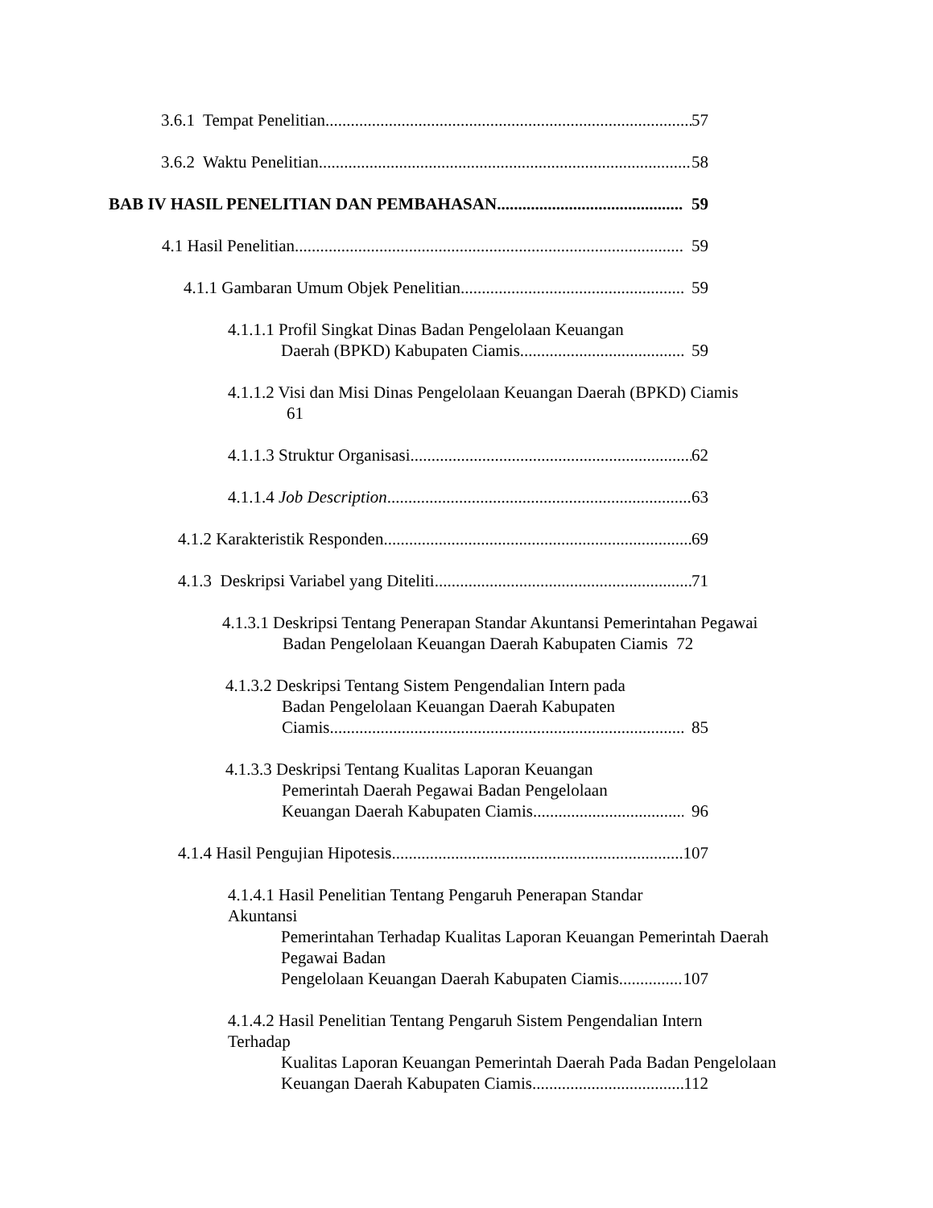3.6.1 Tempat Penelitian 57
3.6.2 Waktu Penelitian 58
BAB IV HASIL PENELITIAN DAN PEMBAHASAN 59
4.1 Hasil Penelitian 59
4.1.1 Gambaran Umum Objek Penelitian 59
4.1.1.1 Profil Singkat Dinas Badan Pengelolaan Keuangan
Daerah (BPKD) Kabupaten Ciamis 59
4.1.1.2 Visi dan Misi Dinas Pengelolaan Keuangan Daerah (BPKD) Ciamis
61
4.1.1.3 Struktur Organisasi 62
4.1.1.4 Job Description 63
4.1.2 Karakteristik Responden 69
4.1.3 Deskripsi Variabel yang Diteliti 71
4.1.3.1 Deskripsi Tentang Penerapan Standar Akuntansi Pemerintahan Pegawai
Badan Pengelolaan Keuangan Daerah Kabupaten Ciamis 72
4.1.3.2 Deskripsi Tentang Sistem Pengendalian Intern pada
Badan Pengelolaan Keuangan Daerah Kabupaten
Ciamis 85
4.1.3.3 Deskripsi Tentang Kualitas Laporan Keuangan
Pemerintah Daerah Pegawai Badan Pengelolaan
Keuangan Daerah Kabupaten Ciamis 96
4.1.4 Hasil Pengujian Hipotesis 107
4.1.4.1 Hasil Penelitian Tentang Pengaruh Penerapan Standar Akuntansi
Pemerintahan Terhadap Kualitas Laporan Keuangan Pemerintah Daerah
Pegawai Badan
Pengelolaan Keuangan Daerah Kabupaten Ciamis 107
4.1.4.2 Hasil Penelitian Tentang Pengaruh Sistem Pengendalian Intern Terhadap
Kualitas Laporan Keuangan Pemerintah Daerah Pada Badan Pengelolaan
Keuangan Daerah Kabupaten Ciamis 112